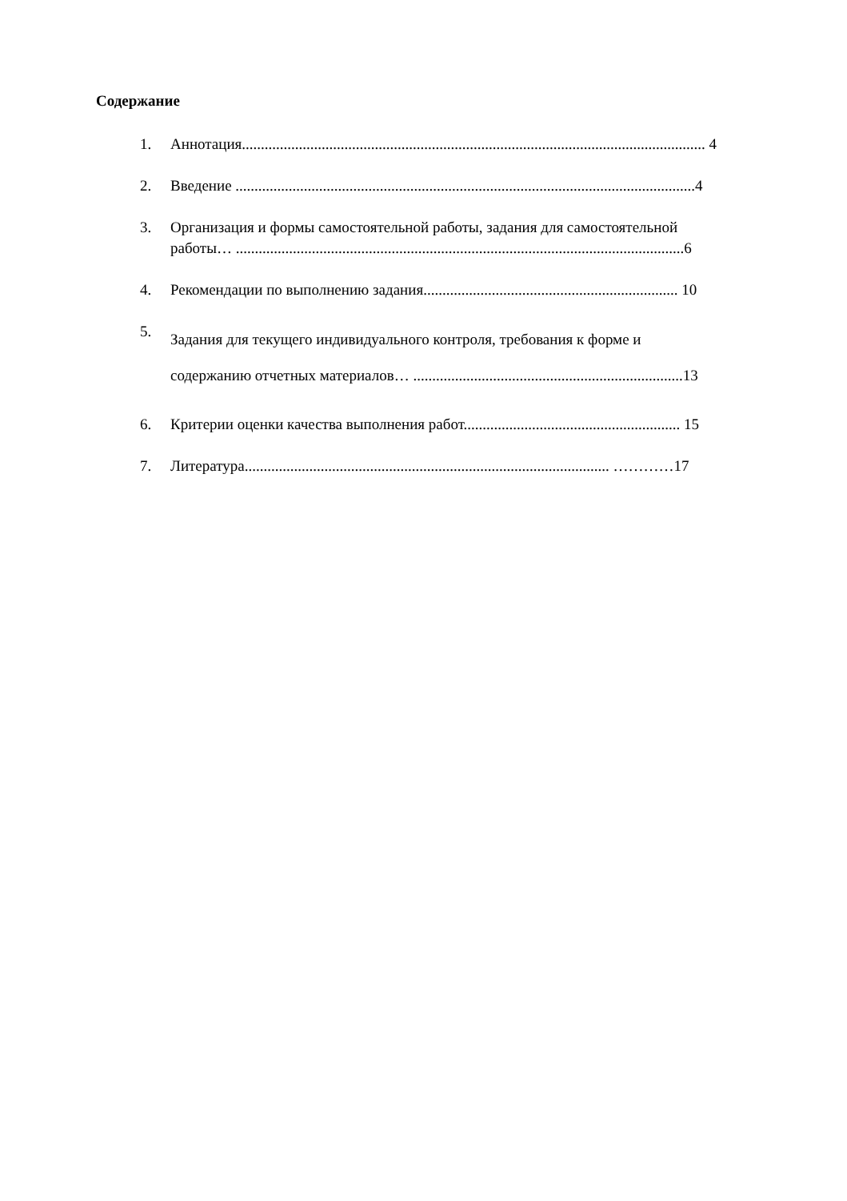Содержание
1. Аннотация.......................................................................................................................... 4
2. Введение .........................................................................................................................4
3. Организация и формы самостоятельной работы, задания для самостоятельной
работы… ......................................................................................................................6
4. Рекомендации по выполнению задания................................................................... 10
5. Задания для текущего индивидуального контроля, требования к форме и
содержанию отчетных материалов… .......................................................................13
6. Критерии оценки качества выполнения работ......................................................... 15
7. Литература................................................................................................ …………17